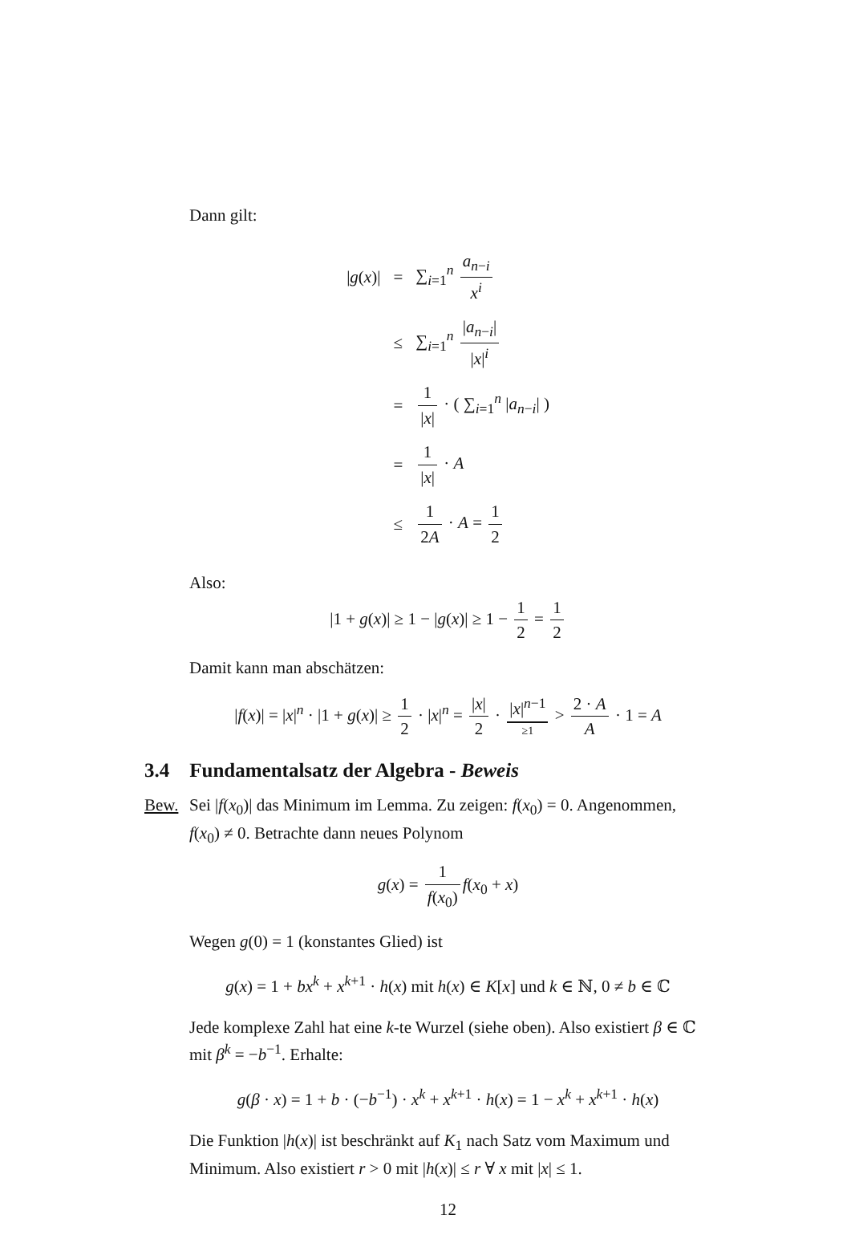Dann gilt:
| / g ( x )/ | = | ∑<sub>i=1</sub><sup>n</sup> a<sub>n−i</sub> x<sup>i</sup> |
| | ≤ | ∑<sub>i=1</sub><sup>n</sup> / a<sub>n−i</sub>/ / x /<sup>i</sup> |
| | = | 1 / x / · ( ∑<sub>i=1</sub><sup>n</sup> / a<sub>n−i</sub>/ ) |
| | = | 1 / x / · A |
| | ≤ | 1 2 A · A = 1 2 |
Also:
|1 + g(x)| ≥ 1 − |g(x)| ≥ 1 − 1 2 = 1 2
Damit kann man abschätzen:
|f(x)| = |x|<sup>n</sup> · |1 + g(x)| ≥ 1 2 · |x|<sup>n</sup> = |x| 2 · |x|<sup>n−1</sup> ≥1 > 2 · A A · 1 = A
3.4 Fundamentalsatz der Algebra - Beweis
Bew. Sei |f(x<sub>0</sub>)| das Minimum im Lemma. Zu zeigen: f(x<sub>0</sub>) = 0. Angenommen, f(x<sub>0</sub>) ≠ 0. Betrachte dann neues Polynom
g(x) = 1 f(x<sub>0</sub>) f(x<sub>0</sub> + x)
Wegen g(0) = 1 (konstantes Glied) ist
g(x) = 1 + bx<sup>k</sup> + x<sup>k+1</sup> · h(x) mit h(x) ∈ K[x] und k ∈ ℕ, 0 ≠ b ∈ ℂ
Jede komplexe Zahl hat eine k-te Wurzel (siehe oben). Also existiert β ∈ ℂ mit β<sup>k</sup> = −b<sup>−1</sup>. Erhalte:
g(β · x) = 1 + b · (−b<sup>−1</sup>) · x<sup>k</sup> + x<sup>k+1</sup> · h(x) = 1 − x<sup>k</sup> + x<sup>k+1</sup> · h(x)
Die Funktion |h(x)| ist beschränkt auf K<sub>1</sub> nach Satz vom Maximum und Minimum. Also existiert r > 0 mit |h(x)| ≤ r ∀ x mit |x| ≤ 1.
12